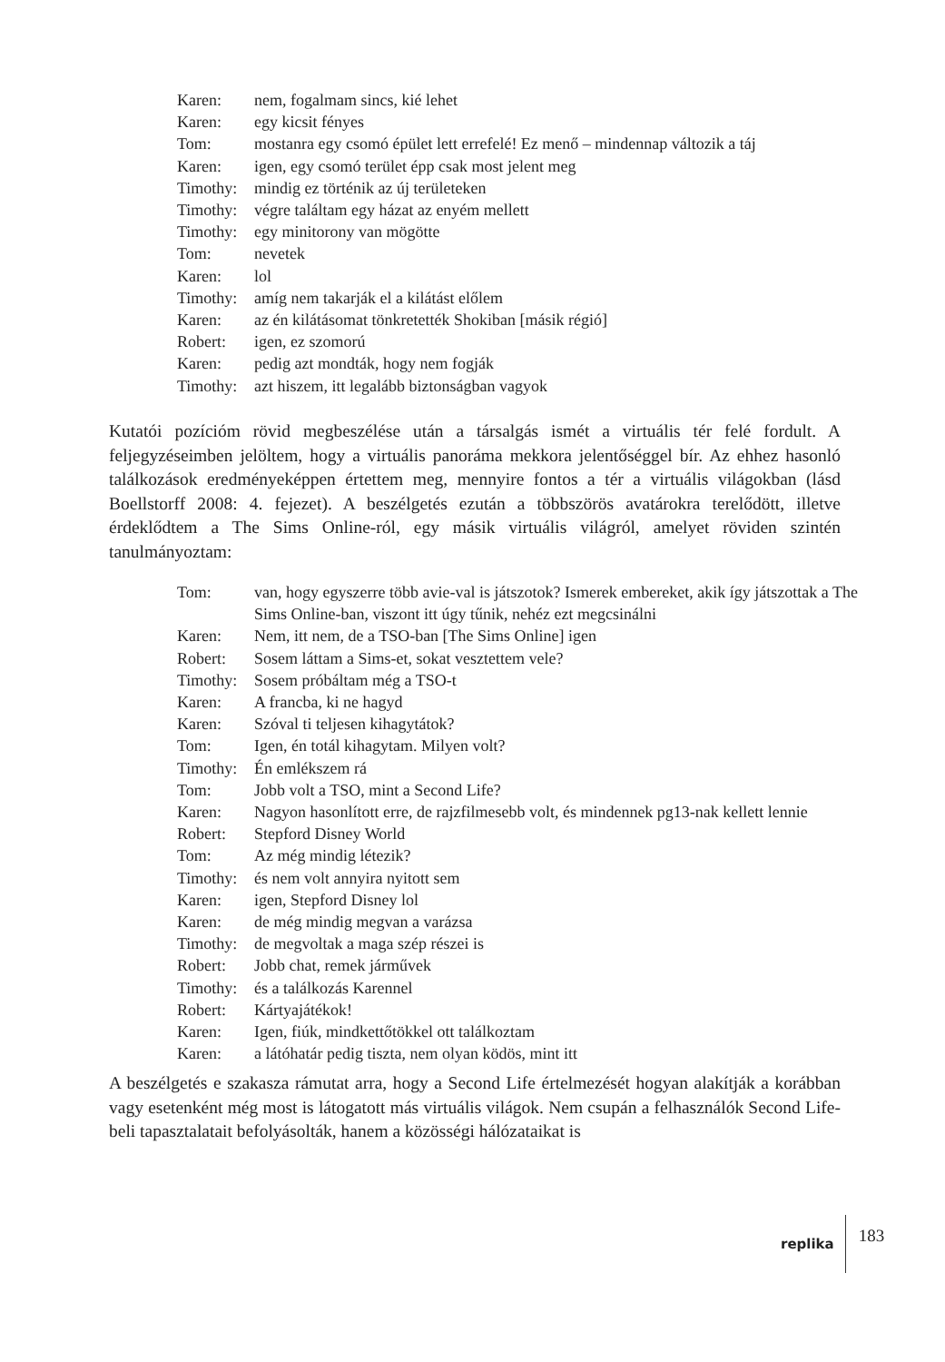Karen: nem, fogalmam sincs, kié lehet
Karen: egy kicsit fényes
Tom: mostanra egy csomó épület lett errefelé! Ez menő – mindennap változik a táj
Karen: igen, egy csomó terület épp csak most jelent meg
Timothy: mindig ez történik az új területeken
Timothy: végre találtam egy házat az enyém mellett
Timothy: egy minitorony van mögötte
Tom: nevetek
Karen: lol
Timothy: amíg nem takarják el a kilátást előlem
Karen: az én kilátásomat tönkretették Shokiban [másik régió]
Robert: igen, ez szomorú
Karen: pedig azt mondták, hogy nem fogják
Timothy: azt hiszem, itt legalább biztonságban vagyok
Kutatói pozícióm rövid megbeszélése után a társalgás ismét a virtuális tér felé fordult. A feljegyzéseimben jelöltem, hogy a virtuális panoráma mekkora jelentőséggel bír. Az ehhez hasonló találkozások eredményeképpen értettem meg, mennyire fontos a tér a virtuális világokban (lásd Boellstorff 2008: 4. fejezet). A beszélgetés ezután a többszörös avatárokra terelődött, illetve érdeklődtem a The Sims Online-ról, egy másik virtuális világról, amelyet röviden szintén tanulmányoztam:
Tom: van, hogy egyszerre több avie-val is játszotok? Ismerek embereket, akik így játszottak a The Sims Online-ban, viszont itt úgy tűnik, nehéz ezt megcsinálni
Karen: Nem, itt nem, de a TSO-ban [The Sims Online] igen
Robert: Sosem láttam a Sims-et, sokat vesztettem vele?
Timothy: Sosem próbáltam még a TSO-t
Karen: A francba, ki ne hagyd
Karen: Szóval ti teljesen kihagytátok?
Tom: Igen, én totál kihagytam. Milyen volt?
Timothy: Én emlékszem rá
Tom: Jobb volt a TSO, mint a Second Life?
Karen: Nagyon hasonlított erre, de rajzfilmesebb volt, és mindennek pg13-nak kellett lennie
Robert: Stepford Disney World
Tom: Az még mindig létezik?
Timothy: és nem volt annyira nyitott sem
Karen: igen, Stepford Disney lol
Karen: de még mindig megvan a varázsa
Timothy: de megvoltak a maga szép részei is
Robert: Jobb chat, remek járművek
Timothy: és a találkozás Karennel
Robert: Kártyajátékok!
Karen: Igen, fiúk, mindkettőtökkel ott találkoztam
Karen: a látóhatár pedig tiszta, nem olyan ködös, mint itt
A beszélgetés e szakasza rámutat arra, hogy a Second Life értelmezését hogyan alakítják a korábban vagy esetenként még most is látogatott más virtuális világok. Nem csupán a felhasználók Second Life-beli tapasztalatait befolyásolták, hanem a közösségi hálózataikat is
replika 183